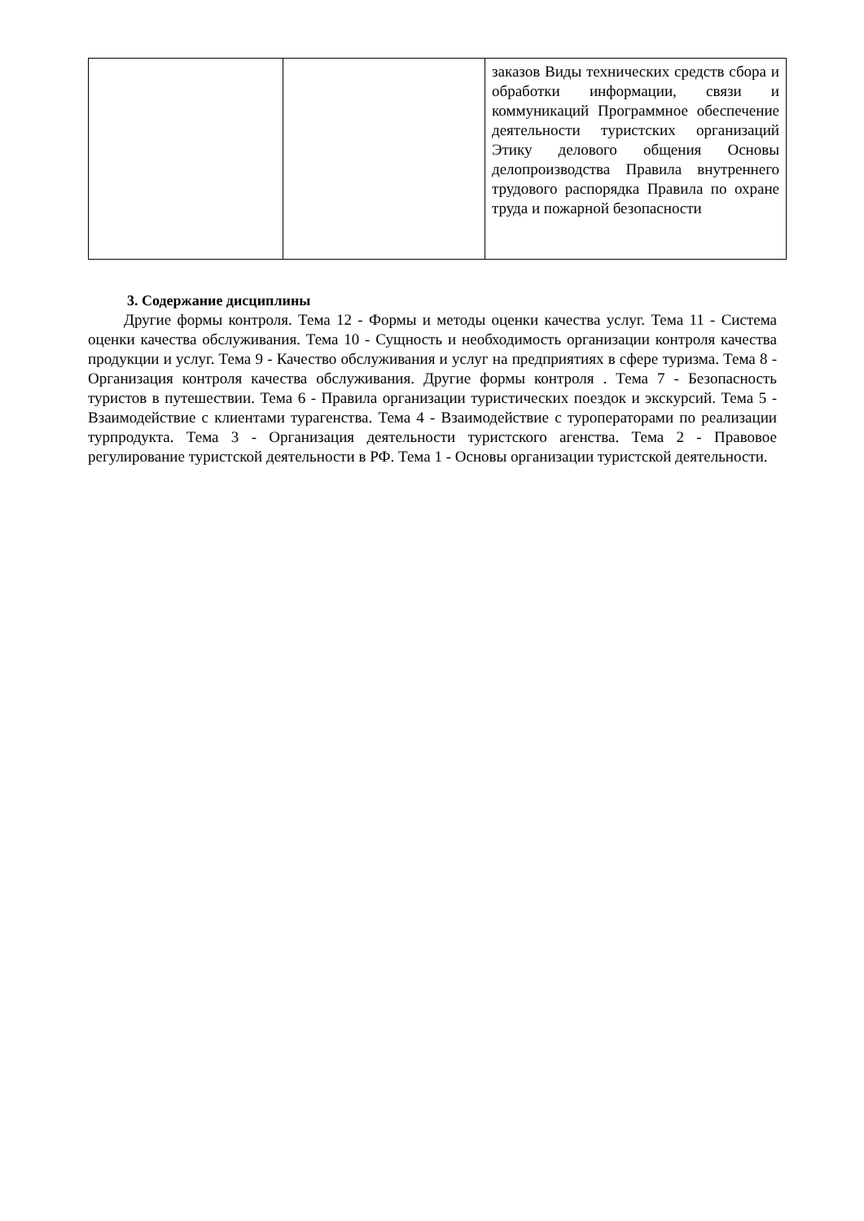| | | заказов Виды технических средств сбора и обработки информации, связи и коммуникаций Программное обеспечение деятельности туристских организаций Этику делового общения Основы делопроизводства Правила внутреннего трудового распорядка Правила по охране труда и пожарной безопасности |
3. Содержание дисциплины
Другие формы контроля. Тема 12 - Формы и методы оценки качества услуг. Тема 11 - Система оценки качества обслуживания. Тема 10 - Сущность и необходимость организации контроля качества продукции и услуг. Тема 9 - Качество обслуживания и услуг на предприятиях в сфере туризма. Тема 8 - Организация контроля качества обслуживания. Другие формы контроля . Тема 7 - Безопасность туристов в путешествии. Тема 6 - Правила организации туристических поездок и экскурсий. Тема 5 - Взаимодействие с клиентами турагенства. Тема 4 - Взаимодействие с туроператорами по реализации турпродукта. Тема 3 - Организация деятельности туристского агенства. Тема 2 - Правовое регулирование туристской деятельности в РФ. Тема 1 - Основы организации туристской деятельности.